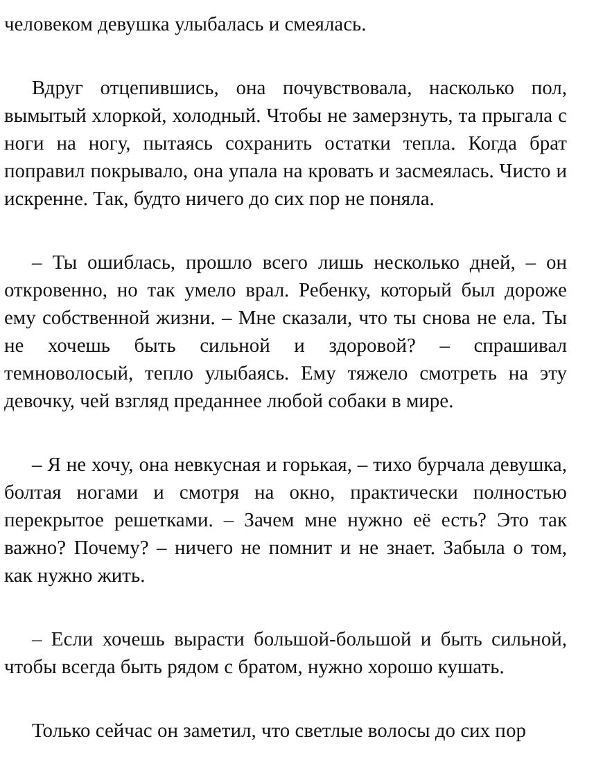человеком девушка улыбалась и смеялась.
Вдруг отцепившись, она почувствовала, насколько пол, вымытый хлоркой, холодный. Чтобы не замерзнуть, та прыгала с ноги на ногу, пытаясь сохранить остатки тепла. Когда брат поправил покрывало, она упала на кровать и засмеялась. Чисто и искренне. Так, будто ничего до сих пор не поняла.
– Ты ошиблась, прошло всего лишь несколько дней, – он откровенно, но так умело врал. Ребенку, который был дороже ему собственной жизни. – Мне сказали, что ты снова не ела. Ты не хочешь быть сильной и здоровой? – спрашивал темноволосый, тепло улыбаясь. Ему тяжело смотреть на эту девочку, чей взгляд преданнее любой собаки в мире.
– Я не хочу, она невкусная и горькая, – тихо бурчала девушка, болтая ногами и смотря на окно, практически полностью перекрытое решетками. – Зачем мне нужно её есть? Это так важно? Почему? – ничего не помнит и не знает. Забыла о том, как нужно жить.
– Если хочешь вырасти большой-большой и быть сильной, чтобы всегда быть рядом с братом, нужно хорошо кушать.
Только сейчас он заметил, что светлые волосы до сих пор